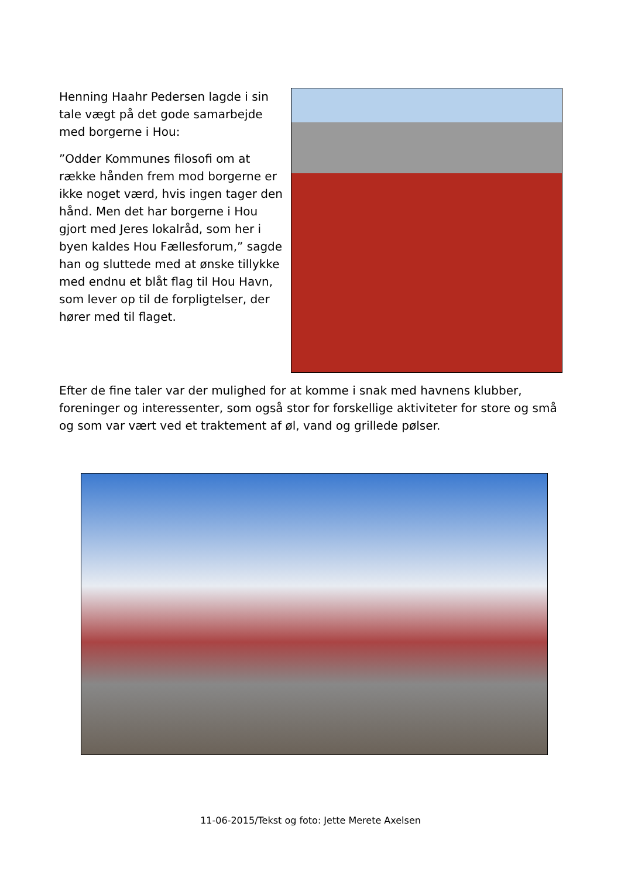Henning Haahr Pedersen lagde i sin tale vægt på det gode samarbejde med borgerne i Hou:
”Odder Kommunes filosofi om at række hånden frem mod borgerne er ikke noget værd, hvis ingen tager den hånd. Men det har borgerne i Hou gjort med Jeres lokalråd, som her i byen kaldes Hou Fællesforum,” sagde han og sluttede med at ønske tillykke med endnu et blåt flag til Hou Havn, som lever op til de forpligtelser, der hører med til flaget.
Efter de fine taler var der mulighed for at komme i snak med havnens klubber, foreninger og interessenter, som også stor for forskellige aktiviteter for store og små og som var vært ved et traktement af øl, vand og grillede pølser.
11-06-2015/Tekst og foto: Jette Merete Axelsen